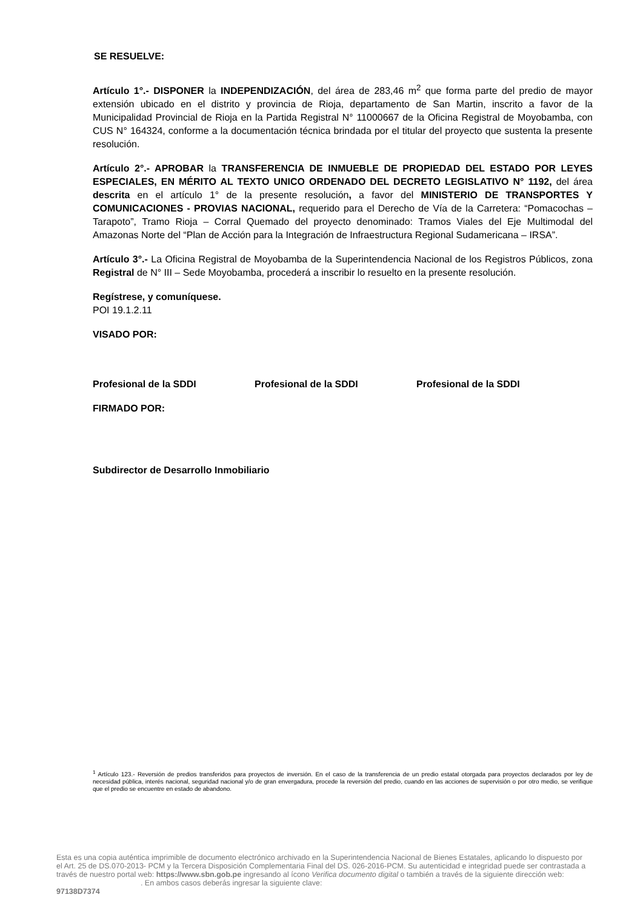SE RESUELVE:
Artículo 1°.- DISPONER la INDEPENDIZACIÓN, del área de 283,46 m<sup>2</sup> que forma parte del predio de mayor extensión ubicado en el distrito y provincia de Rioja, departamento de San Martin, inscrito a favor de la Municipalidad Provincial de Rioja en la Partida Registral N° 11000667 de la Oficina Registral de Moyobamba, con CUS N° 164324, conforme a la documentación técnica brindada por el titular del proyecto que sustenta la presente resolución.
Artículo 2°.- APROBAR la TRANSFERENCIA DE INMUEBLE DE PROPIEDAD DEL ESTADO POR LEYES ESPECIALES, EN MÉRITO AL TEXTO UNICO ORDENADO DEL DECRETO LEGISLATIVO N° 1192, del área descrita en el artículo 1° de la presente resolución, a favor del MINISTERIO DE TRANSPORTES Y COMUNICACIONES - PROVIAS NACIONAL, requerido para el Derecho de Vía de la Carretera: “Pomacochas – Tarapoto”, Tramo Rioja – Corral Quemado del proyecto denominado: Tramos Viales del Eje Multimodal del Amazonas Norte del “Plan de Acción para la Integración de Infraestructura Regional Sudamericana – IRSA”.
Artículo 3°.- La Oficina Registral de Moyobamba de la Superintendencia Nacional de los Registros Públicos, zona Registral de N° III – Sede Moyobamba, procederá a inscribir lo resuelto en la presente resolución.
Regístrese, y comuníquese.
POI 19.1.2.11
VISADO POR:
Profesional de la SDDI Profesional de la SDDI Profesional de la SDDI
FIRMADO POR:
Subdirector de Desarrollo Inmobiliario
<sup>1</sup> Artículo 123.- Reversión de predios transferidos para proyectos de inversión. En el caso de la transferencia de un predio estatal otorgada para proyectos declarados por ley de necesidad pública, interés nacional, seguridad nacional y/o de gran envergadura, procede la reversión del predio, cuando en las acciones de supervisión o por otro medio, se verifique que el predio se encuentre en estado de abandono.
Esta es una copia auténtica imprimible de documento electrónico archivado en la Superintendencia Nacional de Bienes Estatales, aplicando lo dispuesto por el Art. 25 de DS.070-2013- PCM y la Tercera Disposición Complementaria Final del DS. 026-2016-PCM. Su autenticidad e integridad puede ser contrastada a través de nuestro portal web: https://www.sbn.gob.pe ingresando al ícono Verifica documento digital o también a través de la siguiente dirección web: . En ambos casos deberás ingresar la siguiente clave:
97138D7374